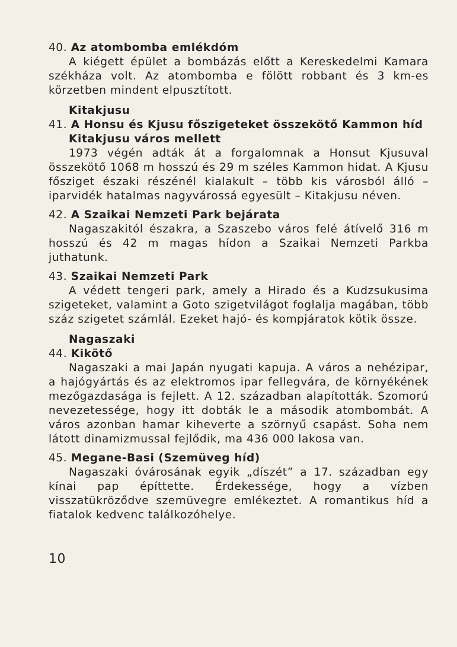40. Az atombomba emlékdóm
A kiégett épület a bombázás előtt a Kereskedelmi Kamara székháza volt. Az atombomba e fölött robbant és 3 km-es körzetben mindent elpusztított.
Kitakjusu
41. A Honsu és Kjusu főszigeteket összekötő Kammon híd
Kitakjusu város mellett
1973 végén adták át a forgalomnak a Honsut Kjusuval összekötő 1068 m hosszú és 29 m széles Kammon hidat. A Kjusu fősziget északi részénél kialakult – több kis városból álló – iparvidék hatalmas nagyvárossá egyesült – Kitakjusu néven.
42. A Szaikai Nemzeti Park bejárata
Nagaszakitól északra, a Szaszebo város felé átívelő 316 m hosszú és 42 m magas hídon a Szaikai Nemzeti Parkba juthatunk.
43. Szaikai Nemzeti Park
A védett tengeri park, amely a Hirado és a Kudzsukusima szigeteket, valamint a Goto szigetvilágot foglalja magában, több száz szigetet számlál. Ezeket hajó- és kompjáratok kötik össze.
Nagaszaki
44. Kikötő
Nagaszaki a mai Japán nyugati kapuja. A város a nehézipar, a hajógyártás és az elektromos ipar fellegvára, de környékének mezőgazdasága is fejlett. A 12. században alapították. Szomorú nevezetessége, hogy itt dobták le a második atombombát. A város azonban hamar kiheverte a szörnyű csapást. Soha nem látott dinamizmussal fejlődik, ma 436 000 lakosa van.
45. Megane-Basi (Szemüveg híd)
Nagaszaki óvárosának egyik „díszét” a 17. században egy kínai pap építtette. Érdekessége, hogy a vízben visszatükröződve szemüvegre emlékeztet. A romantikus híd a fiatalok kedvenc találkozóhelye.
10